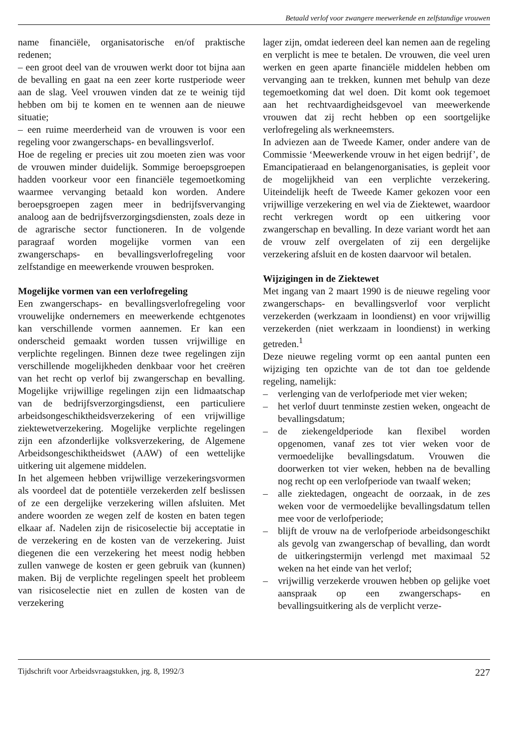Betaald verlof voor zwangere meewerkende en zelfstandige vrouwen
name financiële, organisatorische en/of praktische redenen;
– een groot deel van de vrouwen werkt door tot bijna aan de bevalling en gaat na een zeer korte rustperiode weer aan de slag. Veel vrouwen vinden dat ze te weinig tijd hebben om bij te komen en te wennen aan de nieuwe situatie;
– een ruime meerderheid van de vrouwen is voor een regeling voor zwangerschaps- en bevallingsverlof.
Hoe de regeling er precies uit zou moeten zien was voor de vrouwen minder duidelijk. Sommige beroepsgroepen hadden voorkeur voor een financiële tegemoetkoming waarmee vervanging betaald kon worden. Andere beroepsgroepen zagen meer in bedrijfsvervanging analoog aan de bedrijfsverzorgingsdiensten, zoals deze in de agrarische sector functioneren. In de volgende paragraaf worden mogelijke vormen van een zwangerschaps- en bevallingsverlofregeling voor zelfstandige en meewerkende vrouwen besproken.
Mogelijke vormen van een verlofregeling
Een zwangerschaps- en bevallingsverlofregeling voor vrouwelijke ondernemers en meewerkende echtgenotes kan verschillende vormen aannemen. Er kan een onderscheid gemaakt worden tussen vrijwillige en verplichte regelingen. Binnen deze twee regelingen zijn verschillende mogelijkheden denkbaar voor het creëren van het recht op verlof bij zwangerschap en bevalling. Mogelijke vrijwillige regelingen zijn een lidmaatschap van de bedrijfsverzorgingsdienst, een particuliere arbeidsongeschiktheidsverzekering of een vrijwillige ziektewetverzekering. Mogelijke verplichte regelingen zijn een afzonderlijke volksverzekering, de Algemene Arbeidsongeschiktheidswet (AAW) of een wettelijke uitkering uit algemene middelen.
In het algemeen hebben vrijwillige verzekeringsvormen als voordeel dat de potentiële verzekerden zelf beslissen of ze een dergelijke verzekering willen afsluiten. Met andere woorden ze wegen zelf de kosten en baten tegen elkaar af. Nadelen zijn de risicoselectie bij acceptatie in de verzekering en de kosten van de verzekering. Juist diegenen die een verzekering het meest nodig hebben zullen vanwege de kosten er geen gebruik van (kunnen) maken. Bij de verplichte regelingen speelt het probleem van risicoselectie niet en zullen de kosten van de verzekering
lager zijn, omdat iedereen deel kan nemen aan de regeling en verplicht is mee te betalen. De vrouwen, die veel uren werken en geen aparte financiële middelen hebben om vervanging aan te trekken, kunnen met behulp van deze tegemoetkoming dat wel doen. Dit komt ook tegemoet aan het rechtvaardigheidsgevoel van meewerkende vrouwen dat zij recht hebben op een soortgelijke verlofregeling als werkneemsters.
In adviezen aan de Tweede Kamer, onder andere van de Commissie ‘Meewerkende vrouw in het eigen bedrijf’, de Emancipatieraad en belangenorganisaties, is gepleit voor de mogelijkheid van een verplichte verzekering. Uiteindelijk heeft de Tweede Kamer gekozen voor een vrijwillige verzekering en wel via de Ziektewet, waardoor recht verkregen wordt op een uitkering voor zwangerschap en bevalling. In deze variant wordt het aan de vrouw zelf overgelaten of zij een dergelijke verzekering afsluit en de kosten daarvoor wil betalen.
Wijzigingen in de Ziektewet
Met ingang van 2 maart 1990 is de nieuwe regeling voor zwangerschaps- en bevallingsverlof voor verplicht verzekerden (werkzaam in loondienst) en voor vrijwillig verzekerden (niet werkzaam in loondienst) in werking getreden.<sup>1</sup>
Deze nieuwe regeling vormt op een aantal punten een wijziging ten opzichte van de tot dan toe geldende regeling, namelijk:
– verlenging van de verlofperiode met vier weken;
– het verlof duurt tenminste zestien weken, ongeacht de bevallingsdatum;
– de ziekengeldperiode kan flexibel worden opgenomen, vanaf zes tot vier weken voor de vermoedelijke bevallingsdatum. Vrouwen die doorwerken tot vier weken, hebben na de bevalling nog recht op een verlofperiode van twaalf weken;
– alle ziektedagen, ongeacht de oorzaak, in de zes weken voor de vermoedelijke bevallingsdatum tellen mee voor de verlofperiode;
– blijft de vrouw na de verlofperiode arbeidsongeschikt als gevolg van zwangerschap of bevalling, dan wordt de uitkeringstermijn verlengd met maximaal 52 weken na het einde van het verlof;
– vrijwillig verzekerde vrouwen hebben op gelijke voet aanspraak op een zwangerschaps- en bevallingsuitkering als de verplicht verze-
Tijdschrift voor Arbeidsvraagstukken, jrg. 8, 1992/3 227